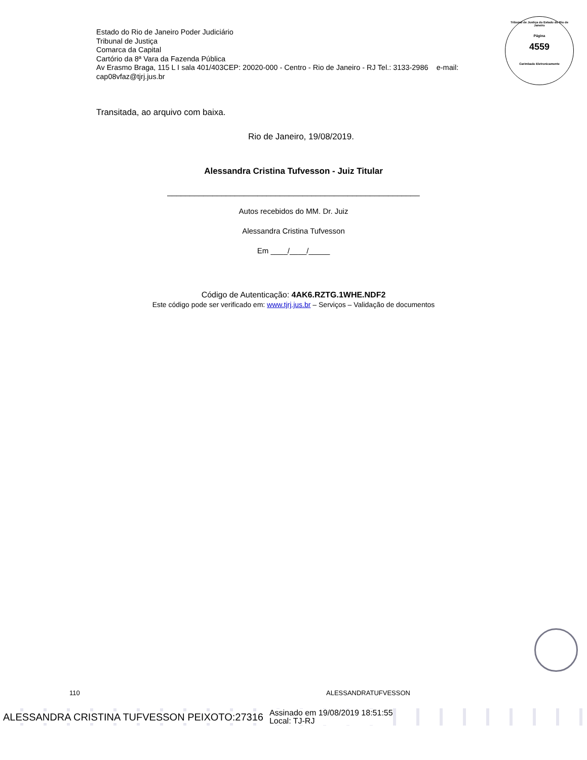Estado do Rio de Janeiro Poder Judiciário
Tribunal de Justiça
Comarca da Capital
Cartório da 8ª Vara da Fazenda Pública
Av Erasmo Braga, 115 L I sala 401/403CEP: 20020-000 - Centro - Rio de Janeiro - RJ Tel.: 3133-2986 e-mail: cap08vfaz@tjrj.jus.br
Tribunal de Justiça do Estado do Rio de Janeiro
Página
4559
Carimbado Eletronicamente
Transitada, ao arquivo com baixa.
Rio de Janeiro, 19/08/2019.
Alessandra Cristina Tufvesson - Juiz Titular
________________________________________________________
Autos recebidos do MM. Dr. Juiz
Alessandra Cristina Tufvesson
Em ____/____/_____
Código de Autenticação: 4AK6.RZTG.1WHE.NDF2
Este código pode ser verificado em: www.tjrj.jus.br – Serviços – Validação de documentos
110 ALESSANDRATUFVESSON
ALESSANDRA CRISTINA TUFVESSON PEIXOTO:27316 Assinado em 19/08/2019 18:51:55
Local: TJ-RJ